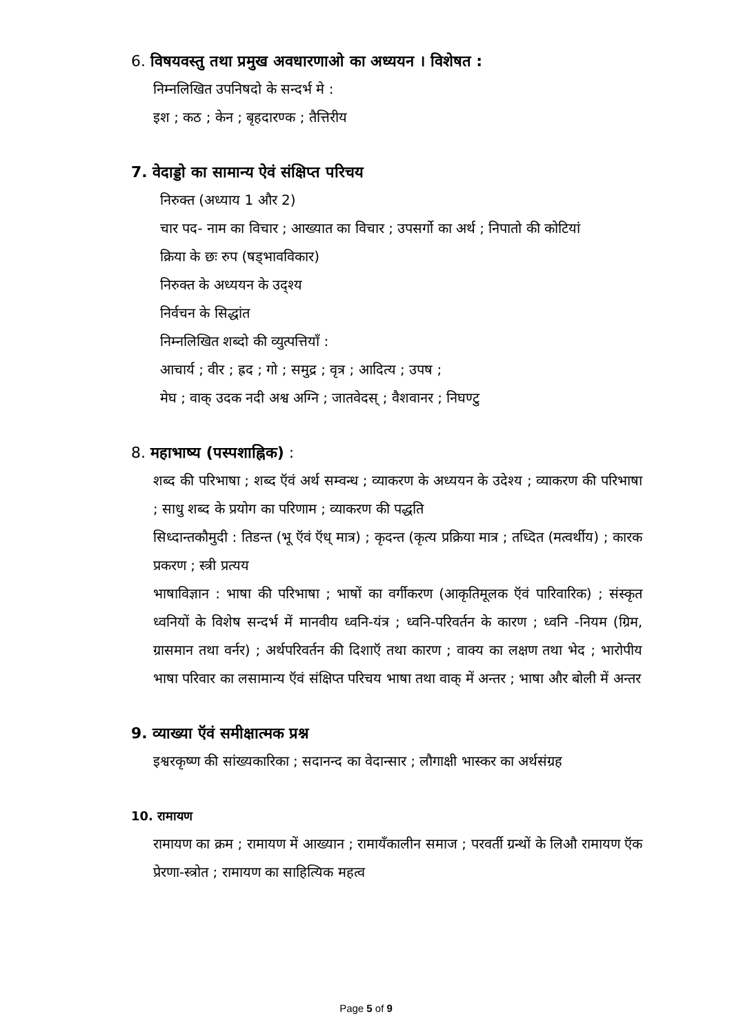6. विषयवस्तु तथा प्रमुख अवधारणाओ का अध्ययन । विशेषत :
निम्नलिखित उपनिषदो के सन्दर्भ मे :
इश ; कठ ; केन ; बृहदारण्क ; तैत्तिरीय
7. वेदाड्डो का सामान्य ऐवं संक्षिप्त परिचय
निरुक्त (अध्याय 1 और 2)
चार पद- नाम का विचार ; आख्यात का विचार ; उपसर्गो का अर्थ ; निपातो की कोटियां
क्रिया के छः रुप (षड्भावविकार)
निरुक्त के अध्ययन के उद्श्य
निर्वचन के सिद्धांत
निम्नलिखित शब्दो की व्युत्पत्तियाँ :
आचार्य ; वीर ; ह्रद ; गो ; समुद्र ; वृत्र ; आदित्य ; उपष ;
मेघ ; वाक् उदक नदी अश्व अग्नि ; जातवेदस् ; वैशवानर ; निघण्टु
8. महाभाष्य (पस्पशाह्निक) :
शब्द की परिभाषा ; शब्द ऍवं अर्थ सम्वन्ध ; व्याकरण के अध्ययन के उदेश्य ; व्याकरण की परिभाषा ; साधु शब्द के प्रयोग का परिणाम ; व्याकरण की पद्धति
सिध्दान्तकौमुदी : तिडन्त (भू ऍवं ऍध् मात्र) ; कृदन्त (कृत्य प्रक्रिया मात्र ; तध्दित (मत्वर्थीय) ; कारक प्रकरण ; स्त्री प्रत्यय
भाषाविज्ञान : भाषा की परिभाषा ; भाषों का वर्गीकरण (आकृतिमूलक ऍवं पारिवारिक) ; संस्कृत ध्वनियों के विशेष सन्दर्भ में मानवीय ध्वनि-यंत्र ; ध्वनि-परिवर्तन के कारण ; ध्वनि -नियम (ग्रिम, ग्रासमान तथा वर्नर) ; अर्थपरिवर्तन की दिशाऍ तथा कारण ; वाक्य का लक्षण तथा भेद ; भारोपीय भाषा परिवार का लसामान्य ऍवं संक्षिप्त परिचय भाषा तथा वाक् में अन्तर ; भाषा और बोली में अन्तर
9. व्याख्या ऍवं समीक्षात्मक प्रश्न
इश्वरकृष्ण की सांख्यकारिका ; सदानन्द का वेदान्सार ; लौगाक्षी भास्कर का अर्थसंग्रह
10. रामायण
रामायण का क्रम ; रामायण में आख्यान ; रामायँकालीन समाज ; परवर्ती ग्रन्थों के लिऔ रामायण ऍक प्रेरणा-स्त्रोत ; रामायण का साहित्यिक महत्व
Page 5 of 9